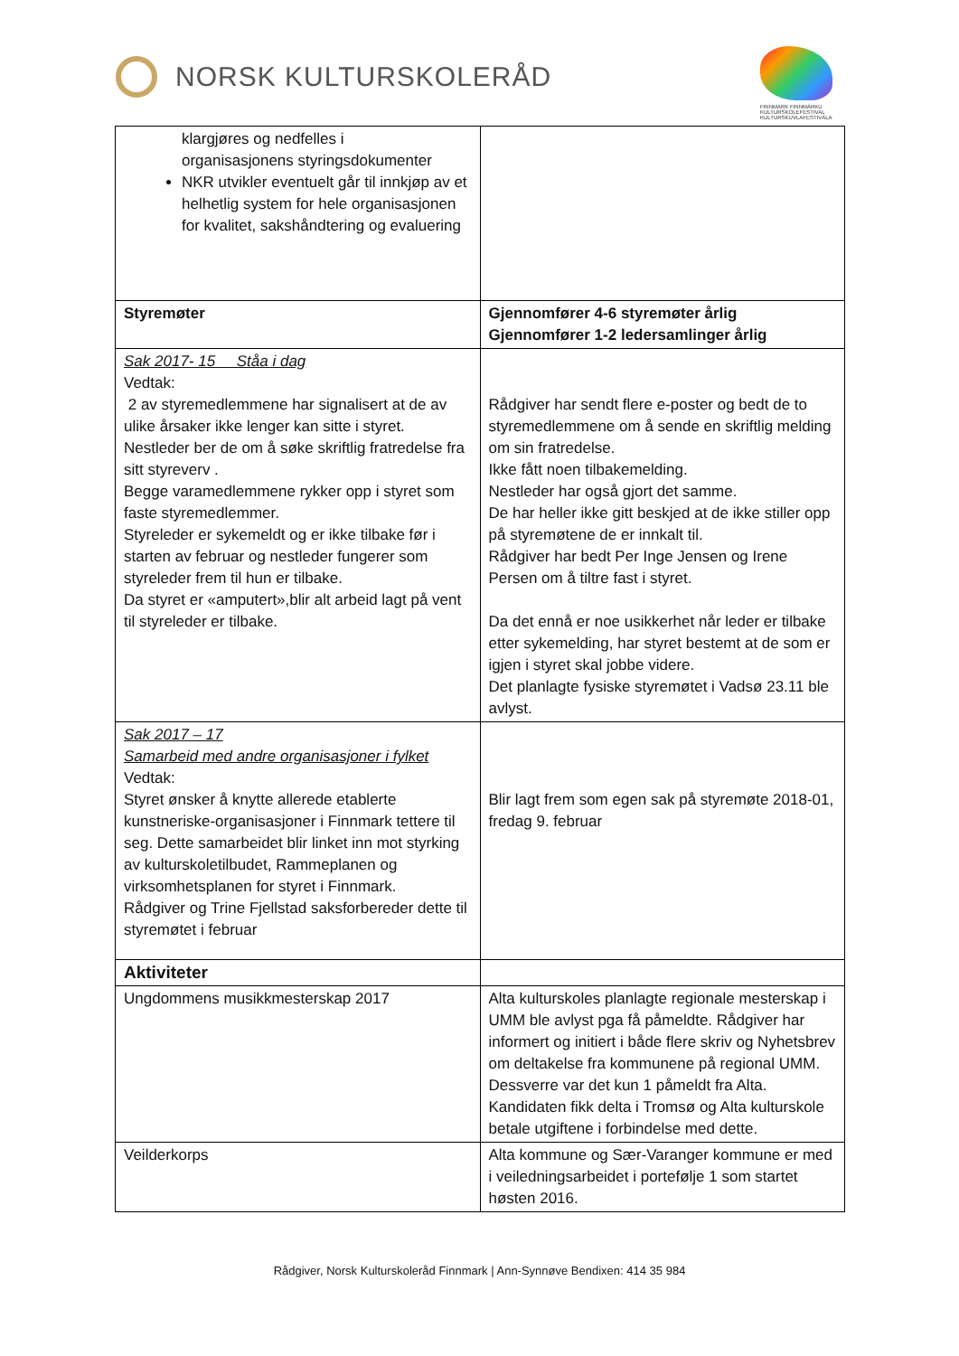NORSK KULTURSKOLERÅD
FINNMARK FINNMÁRKU
KULTURSKOLEFESTIVAL KULTURSKUVLAFESTIVÁLA
| klargjøres og nedfelles i organisasjonens styringsdokumenter NKR utvikler eventuelt går til innkjøp av et helhetlig system for hele organisasjonen for kvalitet, sakshåndtering og evaluering | |
| Styremøter | Gjennomfører 4-6 styremøter årlig Gjennomfører 1-2 ledersamlinger årlig |
| Sak 2017- 15 Ståa i dag Vedtak: 2 av styremedlemmene har signalisert at de av ulike årsaker ikke lenger kan sitte i styret. Nestleder ber de om å søke skriftlig fratredelse fra sitt styreverv . Begge varamedlemmene rykker opp i styret som faste styremedlemmer. Styreleder er sykemeldt og er ikke tilbake før i starten av februar og nestleder fungerer som styreleder frem til hun er tilbake. Da styret er «amputert»,blir alt arbeid lagt på vent til styreleder er tilbake. | Rådgiver har sendt flere e-poster og bedt de to styremedlemmene om å sende en skriftlig melding om sin fratredelse. Ikke fått noen tilbakemelding. Nestleder har også gjort det samme. De har heller ikke gitt beskjed at de ikke stiller opp på styremøtene de er innkalt til. Rådgiver har bedt Per Inge Jensen og Irene Persen om å tiltre fast i styret. Da det ennå er noe usikkerhet når leder er tilbake etter sykemelding, har styret bestemt at de som er igjen i styret skal jobbe videre. Det planlagte fysiske styremøtet i Vadsø 23.11 ble avlyst. |
| Sak 2017 – 17 Samarbeid med andre organisasjoner i fylket Vedtak: Styret ønsker å knytte allerede etablerte kunstneriske-organisasjoner i Finnmark tettere til seg. Dette samarbeidet blir linket inn mot styrking av kulturskoletilbudet, Rammeplanen og virksomhetsplanen for styret i Finnmark. Rådgiver og Trine Fjellstad saksforbereder dette til styremøtet i februar | Blir lagt frem som egen sak på styremøte 2018-01, fredag 9. februar |
| Aktiviteter | |
| Ungdommens musikkmesterskap 2017 | Alta kulturskoles planlagte regionale mesterskap i UMM ble avlyst pga få påmeldte. Rådgiver har informert og initiert i både flere skriv og Nyhetsbrev om deltakelse fra kommunene på regional UMM. Dessverre var det kun 1 påmeldt fra Alta. Kandidaten fikk delta i Tromsø og Alta kulturskole betale utgiftene i forbindelse med dette. |
| Veilderkorps | Alta kommune og Sær-Varanger kommune er med i veiledningsarbeidet i portefølje 1 som startet høsten 2016. |
Rådgiver, Norsk Kulturskoleråd Finnmark | Ann-Synnøve Bendixen: 414 35 984